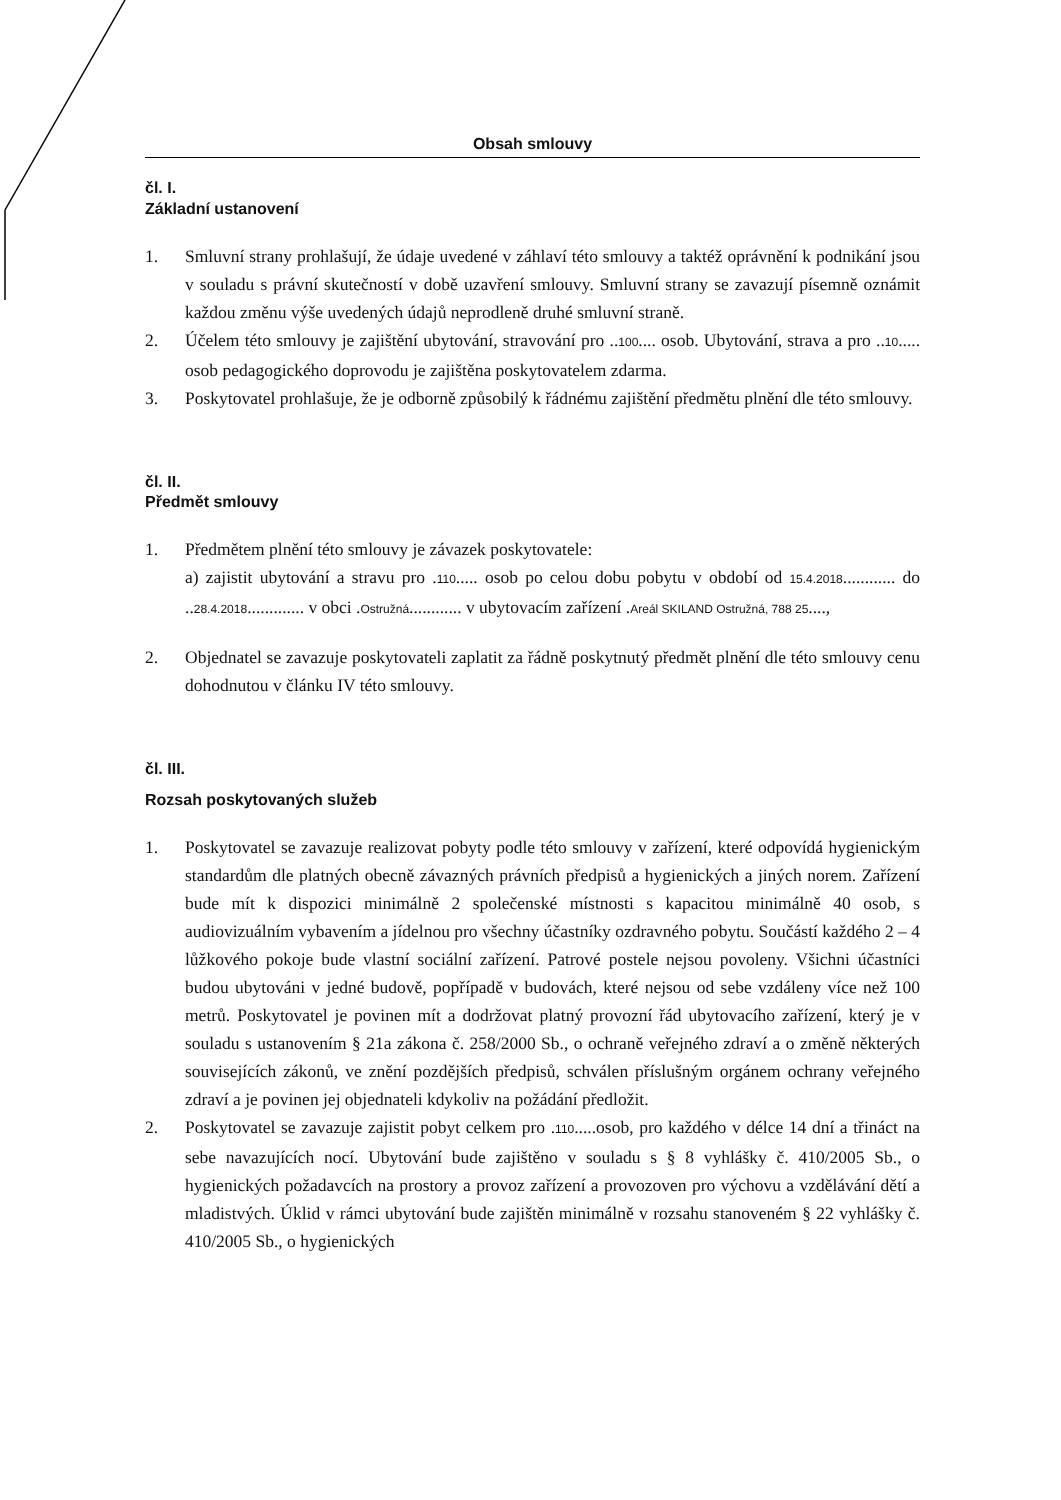Obsah smlouvy
čl. I.
Základní ustanovení
1. Smluvní strany prohlašují, že údaje uvedené v záhlaví této smlouvy a taktéž oprávnění k podnikání jsou v souladu s právní skutečností v době uzavření smlouvy. Smluvní strany se zavazují písemně oznámit každou změnu výše uvedených údajů neprodleně druhé smluvní straně.
2. Účelem této smlouvy je zajištění ubytování, stravování pro ..100.... osob. Ubytování, strava a pro ..10..... osob pedagogického doprovodu je zajištěna poskytovatelem zdarma.
3. Poskytovatel prohlašuje, že je odborně způsobilý k řádnému zajištění předmětu plnění dle této smlouvy.
čl. II.
Předmět smlouvy
1. Předmětem plnění této smlouvy je závazek poskytovatele:
a) zajistit ubytování a stravu pro .110..... osob po celou dobu pobytu v období od 15.4.2018............ do ..28.4.2018............. v obci .Ostružná............ v ubytovacím zařízení .Areál SKILAND Ostružná, 788 25....,
2. Objednatel se zavazuje poskytovateli zaplatit za řádně poskytnutý předmět plnění dle této smlouvy cenu dohodnutou v článku IV této smlouvy.
čl. III.
Rozsah poskytovaných služeb
1. Poskytovatel se zavazuje realizovat pobyty podle této smlouvy v zařízení, které odpovídá hygienickým standardům dle platných obecně závazných právních předpisů a hygienických a jiných norem. Zařízení bude mít k dispozici minimálně 2 společenské místnosti s kapacitou minimálně 40 osob, s audiovizuálním vybavením a jídelnou pro všechny účastníky ozdravného pobytu. Součástí každého 2 – 4 lůžkového pokoje bude vlastní sociální zařízení. Patrové postele nejsou povoleny. Všichni účastníci budou ubytováni v jedné budově, popřípadě v budovách, které nejsou od sebe vzdáleny více než 100 metrů. Poskytovatel je povinen mít a dodržovat platný provozní řád ubytovacího zařízení, který je v souladu s ustanovením § 21a zákona č. 258/2000 Sb., o ochraně veřejného zdraví a o změně některých souvisejících zákonů, ve znění pozdějších předpisů, schválen příslušným orgánem ochrany veřejného zdraví a je povinen jej objednateli kdykoliv na požádání předložit.
2. Poskytovatel se zavazuje zajistit pobyt celkem pro .110.....osob, pro každého v délce 14 dní a třináct na sebe navazujících nocí. Ubytování bude zajištěno v souladu s § 8 vyhlášky č. 410/2005 Sb., o hygienických požadavcích na prostory a provoz zařízení a provozoven pro výchovu a vzdělávání dětí a mladistvých. Úklid v rámci ubytování bude zajištěn minimálně v rozsahu stanoveném § 22 vyhlášky č. 410/2005 Sb., o hygienických